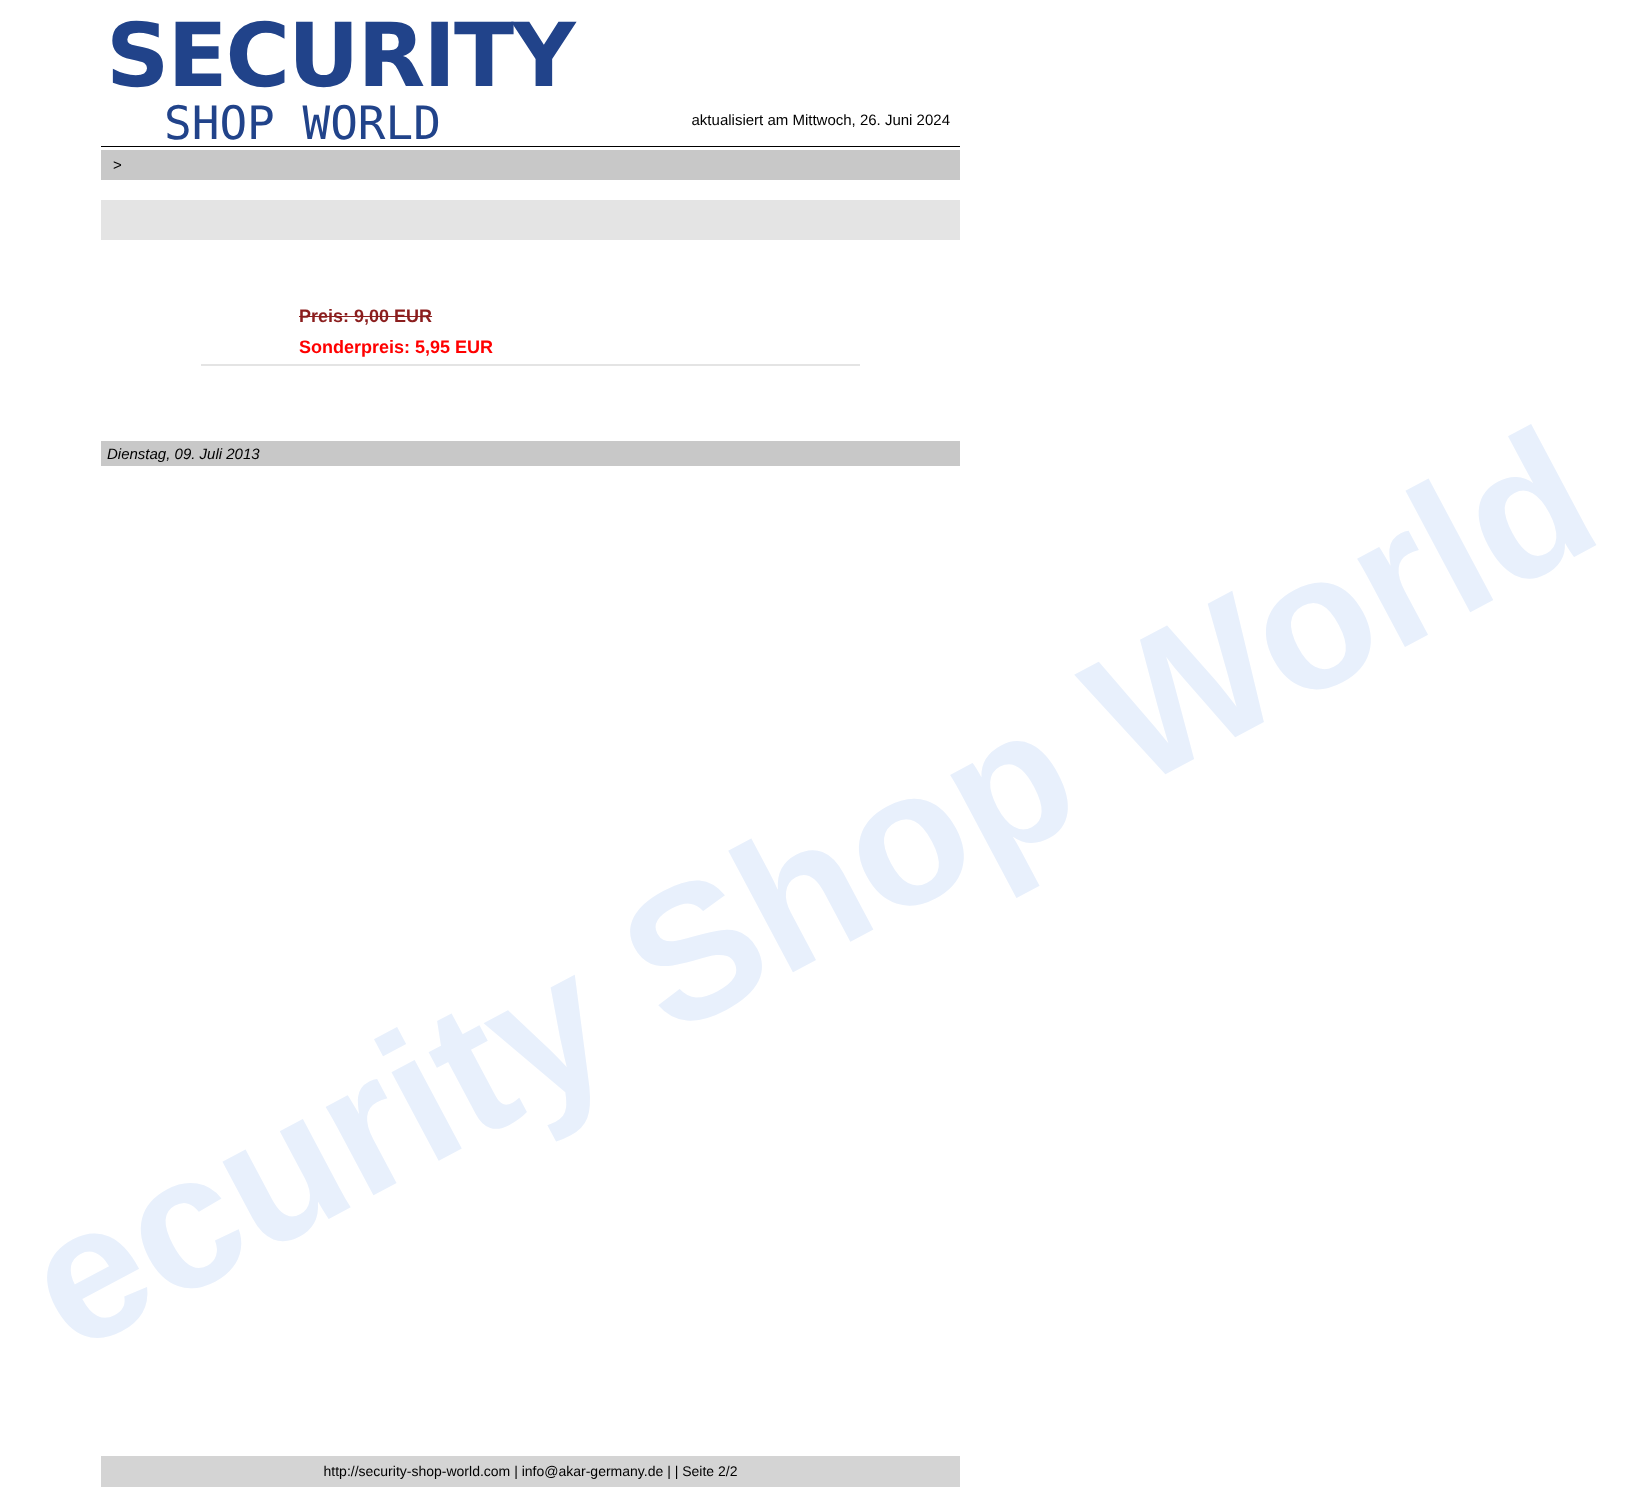ecurity Shop World
SECURITY
SHOP WORLD
aktualisiert am Mittwoch, 26. Juni 2024
>
Preis: 9,00 EUR
Sonderpreis: 5,95 EUR
Dienstag, 09. Juli 2013
http://security-shop-world.com | info@akar-germany.de | | Seite 2/2